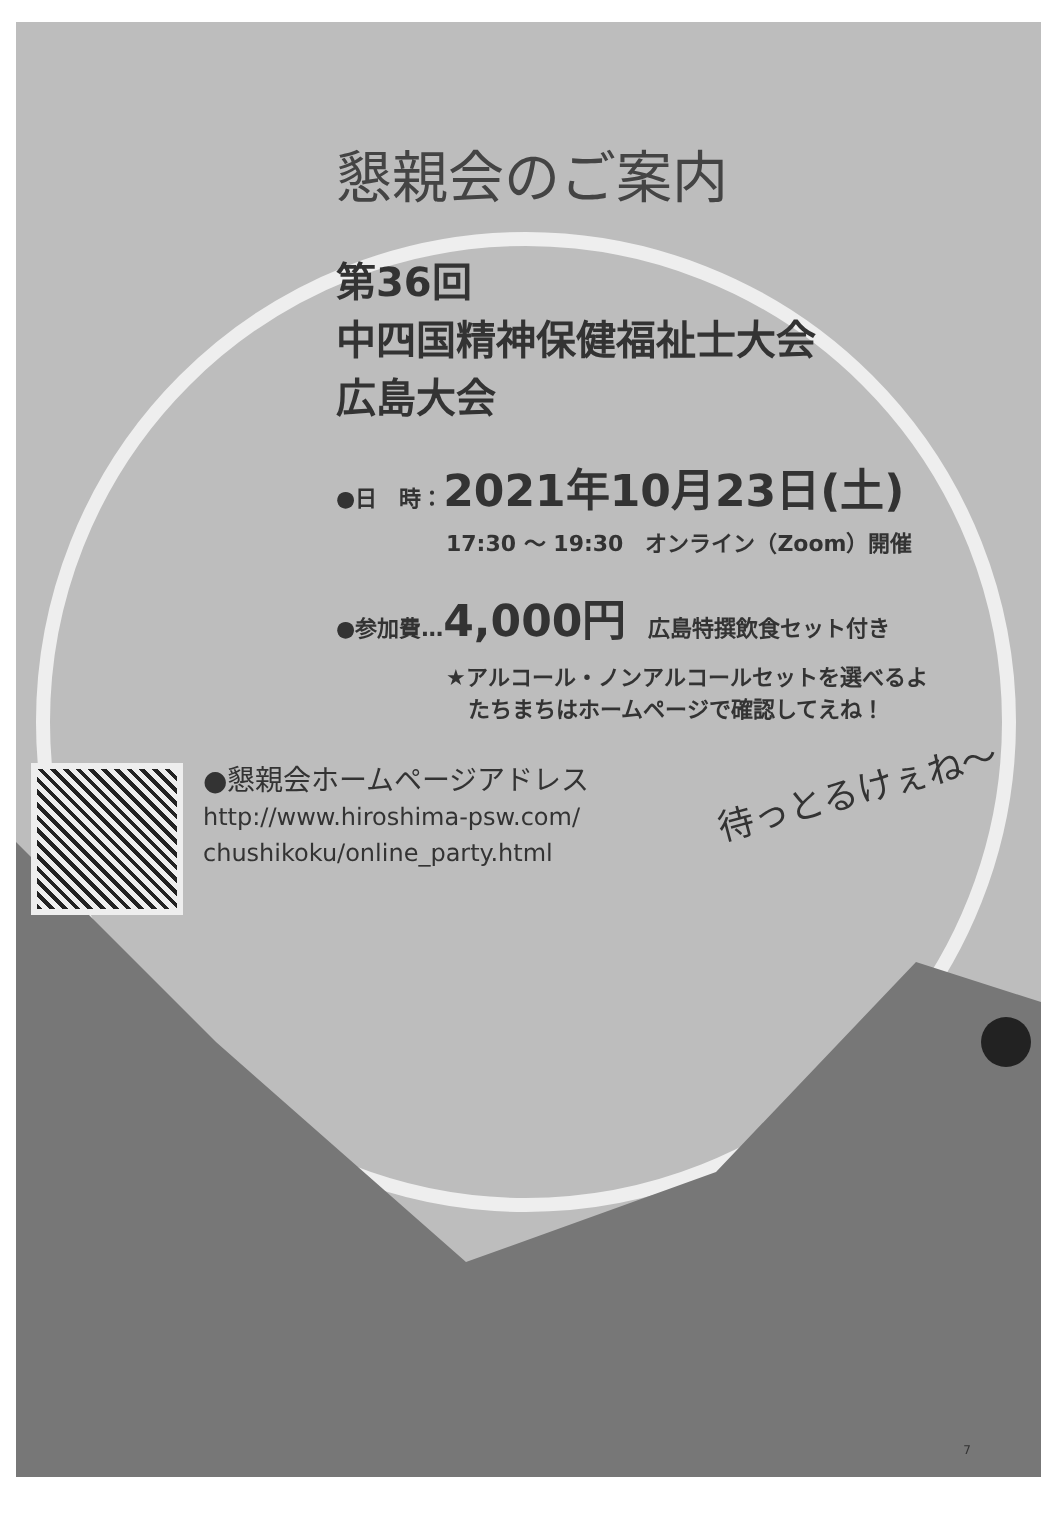懇親会のご案内
第36回
中四国精神保健福祉士大会
広島大会
●日　時：2021年10月23日(土)
17:30 ～ 19:30　オンライン（Zoom）開催
●参加費…4,000円　広島特撰飲食セット付き
★アルコール・ノンアルコールセットを選べるよ
　たちまちはホームページで確認してえね！
●懇親会ホームページアドレス
http://www.hiroshima-psw.com/
chushikoku/online_party.html
待っとるけぇね～
7